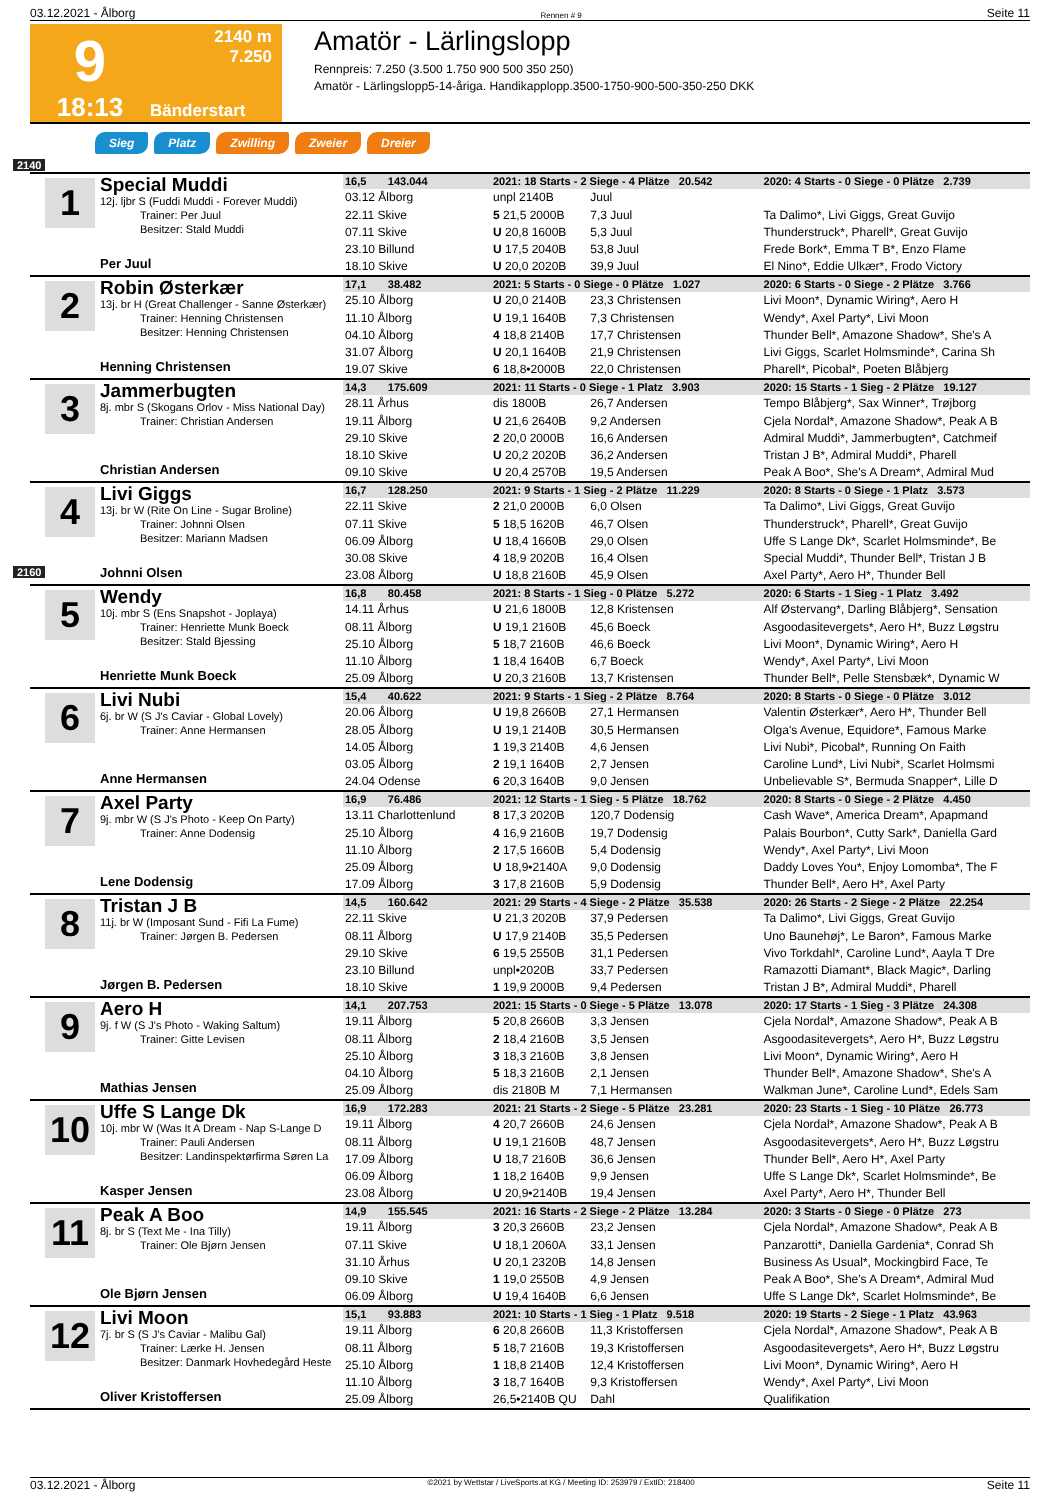03.12.2021 - Ålborg Rennen # 9 Seite 11
9
2140 m
7.250
18:13
Bänderstart
Amatör - Lärlingslopp
Rennpreis: 7.250 (3.500 1.750 900 500 350 250)
Amatör - Lärlingslopp5-14-åriga. Handikapplopp.3500-1750-900-500-350-250 DKK
Sieg Platz Zwilling Zweier Dreier
2140
1
Special Muddi
12j. ljbr S (Fuddi Muddi - Forever Muddi)
Trainer: Per Juul
Besitzer: Stald Muddi
Per Juul
| 16,5 143.044 | 2021: 18 Starts - 2 Siege - 4 Plätze 20.542 | | 2020: 4 Starts - 0 Siege - 0 Plätze 2.739 |
| 03.12 Ålborg | unpl 2140B | Juul | |
| 22.11 Skive | 5 21,5 2000B | 7,3 Juul | Ta Dalimo*, Livi Giggs, Great Guvijo |
| 07.11 Skive | U 20,8 1600B | 5,3 Juul | Thunderstruck*, Pharell*, Great Guvijo |
| 23.10 Billund | U 17,5 2040B | 53,8 Juul | Frede Bork*, Emma T B*, Enzo Flame |
| 18.10 Skive | U 20,0 2020B | 39,9 Juul | El Nino*, Eddie Ulkær*, Frodo Victory |
2
Robin Østerkær
13j. br H (Great Challenger - Sanne Østerkær)
Trainer: Henning Christensen
Besitzer: Henning Christensen
Henning Christensen
| 17,1 38.482 | 2021: 5 Starts - 0 Siege - 0 Plätze 1.027 | | 2020: 6 Starts - 0 Siege - 2 Plätze 3.766 |
| 25.10 Ålborg | U 20,0 2140B | 23,3 Christensen | Livi Moon*, Dynamic Wiring*, Aero H |
| 11.10 Ålborg | U 19,1 1640B | 7,3 Christensen | Wendy*, Axel Party*, Livi Moon |
| 04.10 Ålborg | 4 18,8 2140B | 17,7 Christensen | Thunder Bell*, Amazone Shadow*, She's A |
| 31.07 Ålborg | U 20,1 1640B | 21,9 Christensen | Livi Giggs, Scarlet Holmsminde*, Carina Sh |
| 19.07 Skive | 6 18,8•2000B | 22,0 Christensen | Pharell*, Picobal*, Poeten Blåbjerg |
3
Jammerbugten
8j. mbr S (Skogans Orlov - Miss National Day)
Trainer: Christian Andersen
Christian Andersen
| 14,3 175.609 | 2021: 11 Starts - 0 Siege - 1 Platz 3.903 | | 2020: 15 Starts - 1 Sieg - 2 Plätze 19.127 |
| 28.11 Århus | dis 1800B | 26,7 Andersen | Tempo Blåbjerg*, Sax Winner*, Trøjborg |
| 19.11 Ålborg | U 21,6 2640B | 9,2 Andersen | Cjela Nordal*, Amazone Shadow*, Peak A B |
| 29.10 Skive | 2 20,0 2000B | 16,6 Andersen | Admiral Muddi*, Jammerbugten*, Catchmeif |
| 18.10 Skive | U 20,2 2020B | 36,2 Andersen | Tristan J B*, Admiral Muddi*, Pharell |
| 09.10 Skive | U 20,4 2570B | 19,5 Andersen | Peak A Boo*, She's A Dream*, Admiral Mud |
4
Livi Giggs
13j. br W (Rite On Line - Sugar Broline)
Trainer: Johnni Olsen
Besitzer: Mariann Madsen
Johnni Olsen
| 16,7 128.250 | 2021: 9 Starts - 1 Sieg - 2 Plätze 11.229 | | 2020: 8 Starts - 0 Siege - 1 Platz 3.573 |
| 22.11 Skive | 2 21,0 2000B | 6,0 Olsen | Ta Dalimo*, Livi Giggs, Great Guvijo |
| 07.11 Skive | 5 18,5 1620B | 46,7 Olsen | Thunderstruck*, Pharell*, Great Guvijo |
| 06.09 Ålborg | U 18,4 1660B | 29,0 Olsen | Uffe S Lange Dk*, Scarlet Holmsminde*, Be |
| 30.08 Skive | 4 18,9 2020B | 16,4 Olsen | Special Muddi*, Thunder Bell*, Tristan J B |
| 23.08 Ålborg | U 18,8 2160B | 45,9 Olsen | Axel Party*, Aero H*, Thunder Bell |
2160
5
Wendy
10j. mbr S (Ens Snapshot - Joplaya)
Trainer: Henriette Munk Boeck
Besitzer: Stald Bjessing
Henriette Munk Boeck
| 16,8 80.458 | 2021: 8 Starts - 1 Sieg - 0 Plätze 5.272 | | 2020: 6 Starts - 1 Sieg - 1 Platz 3.492 |
| 14.11 Århus | U 21,6 1800B | 12,8 Kristensen | Alf Østervang*, Darling Blåbjerg*, Sensation |
| 08.11 Ålborg | U 19,1 2160B | 45,6 Boeck | Asgoodasitevergets*, Aero H*, Buzz Løgstru |
| 25.10 Ålborg | 5 18,7 2160B | 46,6 Boeck | Livi Moon*, Dynamic Wiring*, Aero H |
| 11.10 Ålborg | 1 18,4 1640B | 6,7 Boeck | Wendy*, Axel Party*, Livi Moon |
| 25.09 Ålborg | U 20,3 2160B | 13,7 Kristensen | Thunder Bell*, Pelle Stensbæk*, Dynamic W |
6
Livi Nubi
6j. br W (S J's Caviar - Global Lovely)
Trainer: Anne Hermansen
Anne Hermansen
| 15,4 40.622 | 2021: 9 Starts - 1 Sieg - 2 Plätze 8.764 | | 2020: 8 Starts - 0 Siege - 0 Plätze 3.012 |
| 20.06 Ålborg | U 19,8 2660B | 27,1 Hermansen | Valentin Østerkær*, Aero H*, Thunder Bell |
| 28.05 Ålborg | U 19,1 2140B | 30,5 Hermansen | Olga's Avenue, Equidore*, Famous Marke |
| 14.05 Ålborg | 1 19,3 2140B | 4,6 Jensen | Livi Nubi*, Picobal*, Running On Faith |
| 03.05 Ålborg | 2 19,1 1640B | 2,7 Jensen | Caroline Lund*, Livi Nubi*, Scarlet Holmsmi |
| 24.04 Odense | 6 20,3 1640B | 9,0 Jensen | Unbelievable S*, Bermuda Snapper*, Lille D |
7
Axel Party
9j. mbr W (S J's Photo - Keep On Party)
Trainer: Anne Dodensig
Lene Dodensig
| 16,9 76.486 | 2021: 12 Starts - 1 Sieg - 5 Plätze 18.762 | | 2020: 8 Starts - 0 Siege - 2 Plätze 4.450 |
| 13.11 Charlottenlund | 8 17,3 2020B | 120,7 Dodensig | Cash Wave*, America Dream*, Apapmand |
| 25.10 Ålborg | 4 16,9 2160B | 19,7 Dodensig | Palais Bourbon*, Cutty Sark*, Daniella Gard |
| 11.10 Ålborg | 2 17,5 1660B | 5,4 Dodensig | Wendy*, Axel Party*, Livi Moon |
| 25.09 Ålborg | U 18,9•2140A | 9,0 Dodensig | Daddy Loves You*, Enjoy Lomomba*, The F |
| 17.09 Ålborg | 3 17,8 2160B | 5,9 Dodensig | Thunder Bell*, Aero H*, Axel Party |
8
Tristan J B
11j. br W (Imposant Sund - Fifi La Fume)
Trainer: Jørgen B. Pedersen
Jørgen B. Pedersen
| 14,5 160.642 | 2021: 29 Starts - 4 Siege - 2 Plätze 35.538 | | 2020: 26 Starts - 2 Siege - 2 Plätze 22.254 |
| 22.11 Skive | U 21,3 2020B | 37,9 Pedersen | Ta Dalimo*, Livi Giggs, Great Guvijo |
| 08.11 Ålborg | U 17,9 2140B | 35,5 Pedersen | Uno Baunehøj*, Le Baron*, Famous Marke |
| 29.10 Skive | 6 19,5 2550B | 31,1 Pedersen | Vivo Torkdahl*, Caroline Lund*, Aayla T Dre |
| 23.10 Billund | unpl•2020B | 33,7 Pedersen | Ramazotti Diamant*, Black Magic*, Darling |
| 18.10 Skive | 1 19,9 2000B | 9,4 Pedersen | Tristan J B*, Admiral Muddi*, Pharell |
9
Aero H
9j. f W (S J's Photo - Waking Saltum)
Trainer: Gitte Levisen
Mathias Jensen
| 14,1 207.753 | 2021: 15 Starts - 0 Siege - 5 Plätze 13.078 | | 2020: 17 Starts - 1 Sieg - 3 Plätze 24.308 |
| 19.11 Ålborg | 5 20,8 2660B | 3,3 Jensen | Cjela Nordal*, Amazone Shadow*, Peak A B |
| 08.11 Ålborg | 2 18,4 2160B | 3,5 Jensen | Asgoodasitevergets*, Aero H*, Buzz Løgstru |
| 25.10 Ålborg | 3 18,3 2160B | 3,8 Jensen | Livi Moon*, Dynamic Wiring*, Aero H |
| 04.10 Ålborg | 5 18,3 2160B | 2,1 Jensen | Thunder Bell*, Amazone Shadow*, She's A |
| 25.09 Ålborg | dis 2180B M | 7,1 Hermansen | Walkman June*, Caroline Lund*, Edels Sam |
10
Uffe S Lange Dk
10j. mbr W (Was It A Dream - Nap S-Lange D
Trainer: Pauli Andersen
Besitzer: Landinspektørfirma Søren La
Kasper Jensen
| 16,9 172.283 | 2021: 21 Starts - 2 Siege - 5 Plätze 23.281 | | 2020: 23 Starts - 1 Sieg - 10 Plätze 26.773 |
| 19.11 Ålborg | 4 20,7 2660B | 24,6 Jensen | Cjela Nordal*, Amazone Shadow*, Peak A B |
| 08.11 Ålborg | U 19,1 2160B | 48,7 Jensen | Asgoodasitevergets*, Aero H*, Buzz Løgstru |
| 17.09 Ålborg | U 18,7 2160B | 36,6 Jensen | Thunder Bell*, Aero H*, Axel Party |
| 06.09 Ålborg | 1 18,2 1640B | 9,9 Jensen | Uffe S Lange Dk*, Scarlet Holmsminde*, Be |
| 23.08 Ålborg | U 20,9•2140B | 19,4 Jensen | Axel Party*, Aero H*, Thunder Bell |
11
Peak A Boo
8j. br S (Text Me - Ina Tilly)
Trainer: Ole Bjørn Jensen
Ole Bjørn Jensen
| 14,9 155.545 | 2021: 16 Starts - 2 Siege - 2 Plätze 13.284 | | 2020: 3 Starts - 0 Siege - 0 Plätze 273 |
| 19.11 Ålborg | 3 20,3 2660B | 23,2 Jensen | Cjela Nordal*, Amazone Shadow*, Peak A B |
| 07.11 Skive | U 18,1 2060A | 33,1 Jensen | Panzarotti*, Daniella Gardenia*, Conrad Sh |
| 31.10 Århus | U 20,1 2320B | 14,8 Jensen | Business As Usual*, Mockingbird Face, Te |
| 09.10 Skive | 1 19,0 2550B | 4,9 Jensen | Peak A Boo*, She's A Dream*, Admiral Mud |
| 06.09 Ålborg | U 19,4 1640B | 6,6 Jensen | Uffe S Lange Dk*, Scarlet Holmsminde*, Be |
12
Livi Moon
7j. br S (S J's Caviar - Malibu Gal)
Trainer: Lærke H. Jensen
Besitzer: Danmark Hovhedegård Heste
Oliver Kristoffersen
| 15,1 93.883 | 2021: 10 Starts - 1 Sieg - 1 Platz 9.518 | | 2020: 19 Starts - 2 Siege - 1 Platz 43.963 |
| 19.11 Ålborg | 6 20,8 2660B | 11,3 Kristoffersen | Cjela Nordal*, Amazone Shadow*, Peak A B |
| 08.11 Ålborg | 5 18,7 2160B | 19,3 Kristoffersen | Asgoodasitevergets*, Aero H*, Buzz Løgstru |
| 25.10 Ålborg | 1 18,8 2140B | 12,4 Kristoffersen | Livi Moon*, Dynamic Wiring*, Aero H |
| 11.10 Ålborg | 3 18,7 1640B | 9,3 Kristoffersen | Wendy*, Axel Party*, Livi Moon |
| 25.09 Ålborg | 26,5•2140B QU | Dahl | Qualifikation |
03.12.2021 - Ålborg ©2021 by Wettstar / LiveSports.at KG / Meeting ID: 253979 / ExtID: 218400 Seite 11